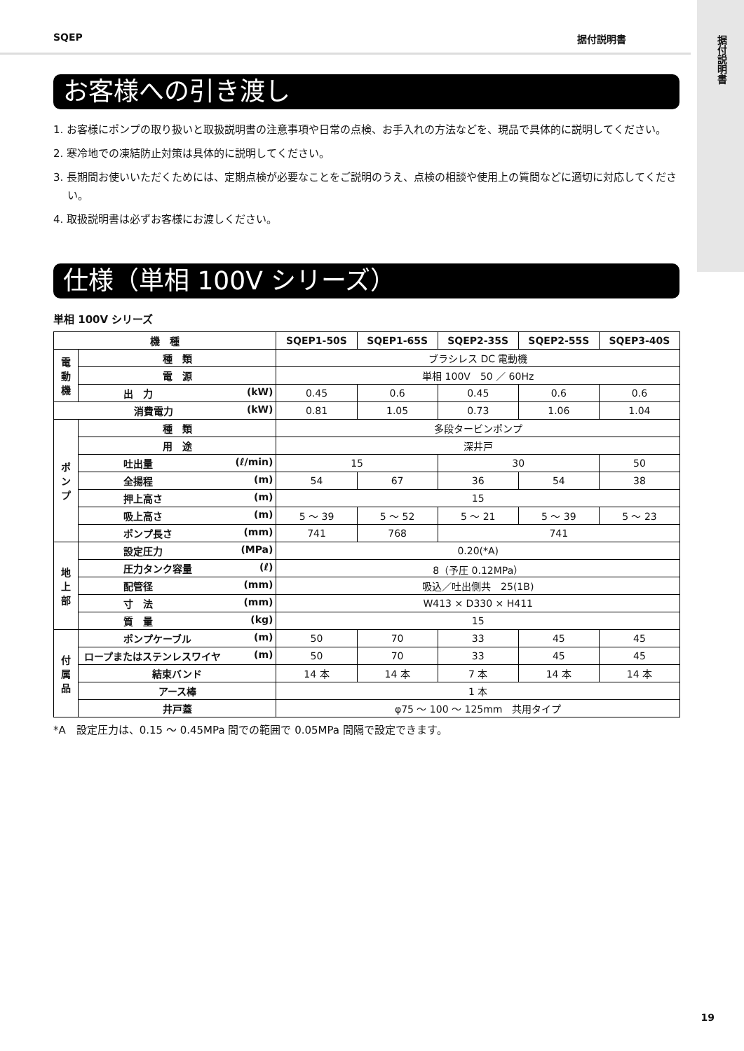据付説明書
SQEP 据付説明書
お客様への引き渡し
1. お客様にポンプの取り扱いと取扱説明書の注意事項や日常の点検、お手入れの方法などを、現品で具体的に説明してください。
2. 寒冷地での凍結防止対策は具体的に説明してください。
3. 長期間お使いいただくためには、定期点検が必要なことをご説明のうえ、点検の相談や使用上の質問などに適切に対応してください。
4. 取扱説明書は必ずお客様にお渡しください。
仕様（単相 100V シリーズ）
単相 100V シリーズ
| 機 種 | | SQEP1-50S | SQEP1-65S | SQEP2-35S | SQEP2-55S | SQEP3-40S |
| --- | --- | --- | --- | --- | --- | --- |
| 電 動 機 | 種 類 | ブラシレス DC 電動機 | | | | |
| | 電 源 | 単相 100V 50 ／ 60Hz | | | | |
| | 出 力 (kW) | 0.45 | 0.6 | 0.45 | 0.6 | 0.6 |
| 消費電力 (kW) | | 0.81 | 1.05 | 0.73 | 1.06 | 1.04 |
| ポ ン プ | 種 類 | 多段タービンポンプ | | | | |
| | 用 途 | 深井戸 | | | | |
| | 吐出量 (ℓ/min) | 15 | | 30 | | 50 |
| | 全揚程 (m) | 54 | 67 | 36 | 54 | 38 |
| | 押上高さ (m) | 15 | | | | |
| | 吸上高さ (m) | 5 ～ 39 | 5 ～ 52 | 5 ～ 21 | 5 ～ 39 | 5 ～ 23 |
| | ポンプ長さ (mm) | 741 | 768 | 741 | | |
| 地 上 部 | 設定圧力 (MPa) | 0.20(*A) | | | | |
| | 圧力タンク容量 (ℓ) | 8（予圧 0.12MPa） | | | | |
| | 配管径 (mm) | 吸込／吐出側共 25(1B) | | | | |
| | 寸 法 (mm) | W413 × D330 × H411 | | | | |
| | 質 量 (kg) | 15 | | | | |
| 付 属 品 | ポンプケーブル (m) | 50 | 70 | 33 | 45 | 45 |
| | ロープまたはステンレスワイヤ (m) | 50 | 70 | 33 | 45 | 45 |
| | 結束バンド | 14 本 | 14 本 | 7 本 | 14 本 | 14 本 |
| | アース棒 | 1 本 | | | | |
| | 井戸蓋 | φ75 ～ 100 ～ 125mm 共用タイプ | | | | |
*A　設定圧力は、0.15 ～ 0.45MPa 間での範囲で 0.05MPa 間隔で設定できます。
19